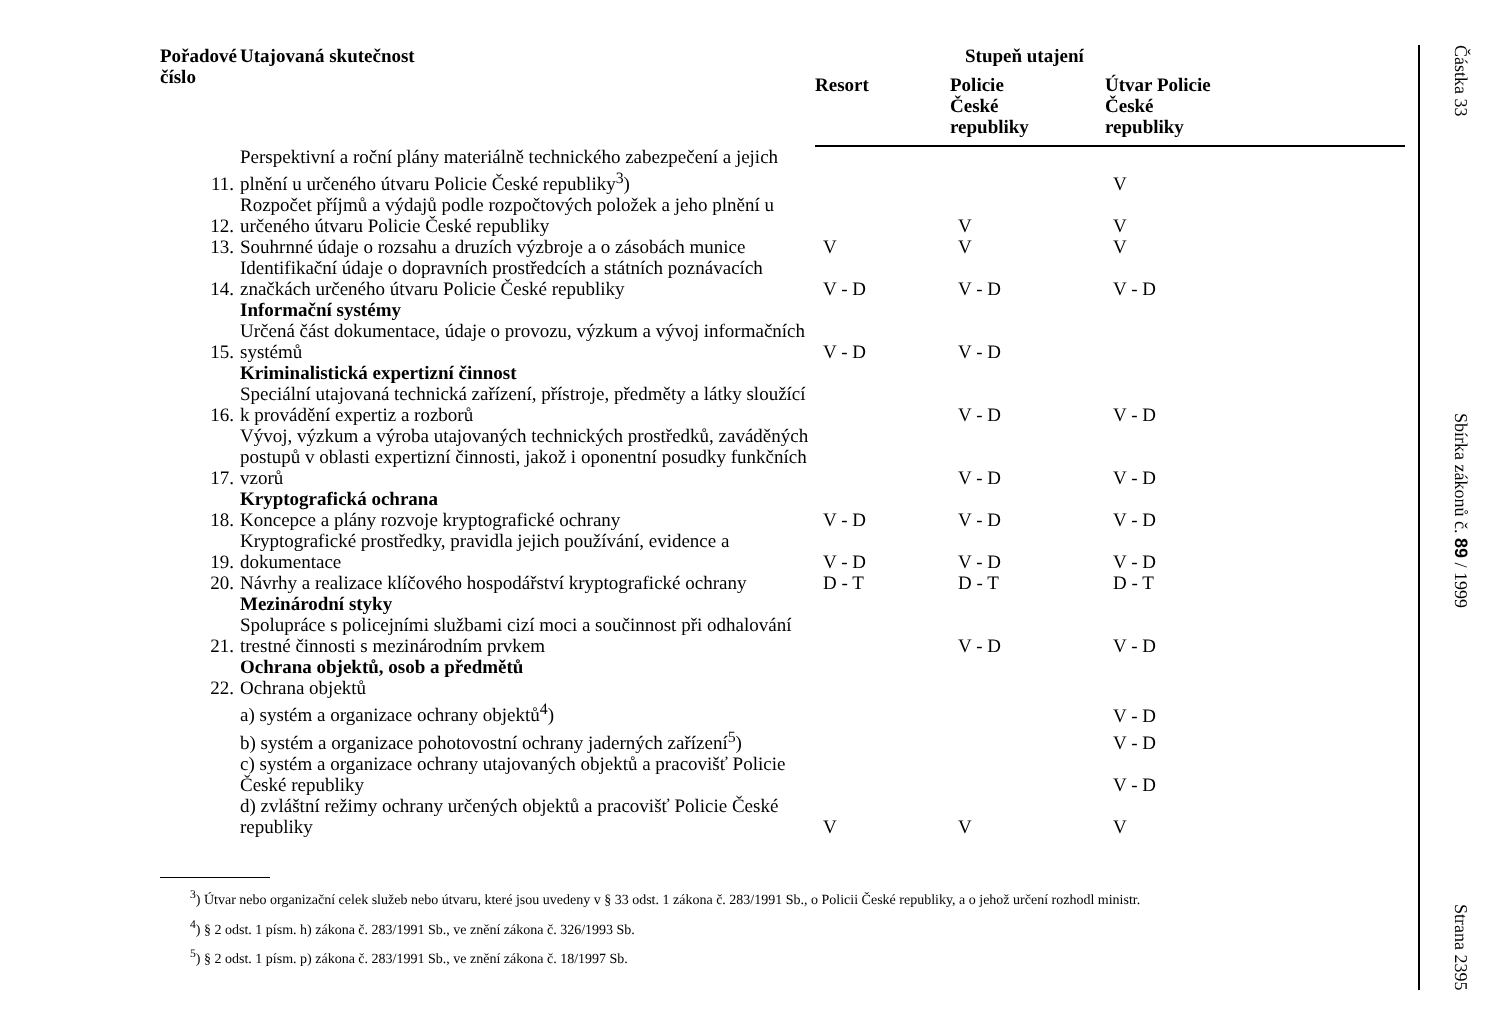| Pořadové číslo | Utajovaná skutečnost | Stupeň utajení | | |
| --- | --- | --- | --- | --- |
| | | Resort | Policie České republiky | Útvar Policie České republiky |
| 11. | Perspektivní a roční plány materiálně technického zabezpečení a jejich plnění u určeného útvaru Policie České republiky<sup>3</sup>) | | | V |
| 12. | Rozpočet příjmů a výdajů podle rozpočtových položek a jeho plnění u určeného útvaru Policie České republiky | | V | V |
| 13. | Souhrnné údaje o rozsahu a druzích výzbroje a o zásobách munice | V | V | V |
| 14. | Identifikační údaje o dopravních prostředcích a státních poznávacích značkách určeného útvaru Policie České republiky | V - D | V - D | V - D |
| | Informační systémy | | | |
| 15. | Určená část dokumentace, údaje o provozu, výzkum a vývoj informačních systémů | V - D | V - D | |
| | Kriminalistická expertizní činnost | | | |
| 16. | Speciální utajovaná technická zařízení, přístroje, předměty a látky sloužící k provádění expertiz a rozborů | | V - D | V - D |
| 17. | Vývoj, výzkum a výroba utajovaných technických prostředků, zaváděných postupů v oblasti expertizní činnosti, jakož i oponentní posudky funkčních vzorů | | V - D | V - D |
| | Kryptografická ochrana | | | |
| 18. | Koncepce a plány rozvoje kryptografické ochrany | V - D | V - D | V - D |
| 19. | Kryptografické prostředky, pravidla jejich používání, evidence a dokumentace | V - D | V - D | V - D |
| 20. | Návrhy a realizace klíčového hospodářství kryptografické ochrany | D - T | D - T | D - T |
| | Mezinárodní styky | | | |
| 21. | Spolupráce s policejními službami cizí moci a součinnost při odhalování trestné činnosti s mezinárodním prvkem | | V - D | V - D |
| | Ochrana objektů, osob a předmětů | | | |
| 22. | Ochrana objektů | | | |
| | a) systém a organizace ochrany objektů<sup>4</sup>) | | | V - D |
| | b) systém a organizace pohotovostní ochrany jaderných zařízení<sup>5</sup>) | | | V - D |
| | c) systém a organizace ochrany utajovaných objektů a pracovišť Policie České republiky | | | V - D |
| | d) zvláštní režimy ochrany určených objektů a pracovišť Policie České republiky | V | V | V |
<sup>3</sup>) Útvar nebo organizační celek služeb nebo útvaru, které jsou uvedeny v § 33 odst. 1 zákona č. 283/1991 Sb., o Policii České republiky, a o jehož určení rozhodl ministr.
<sup>4</sup>) § 2 odst. 1 písm. h) zákona č. 283/1991 Sb., ve znění zákona č. 326/1993 Sb.
<sup>5</sup>) § 2 odst. 1 písm. p) zákona č. 283/1991 Sb., ve znění zákona č. 18/1997 Sb.
Částka 33
Sbírka zákonů č. 89 / 1999
Strana 2395